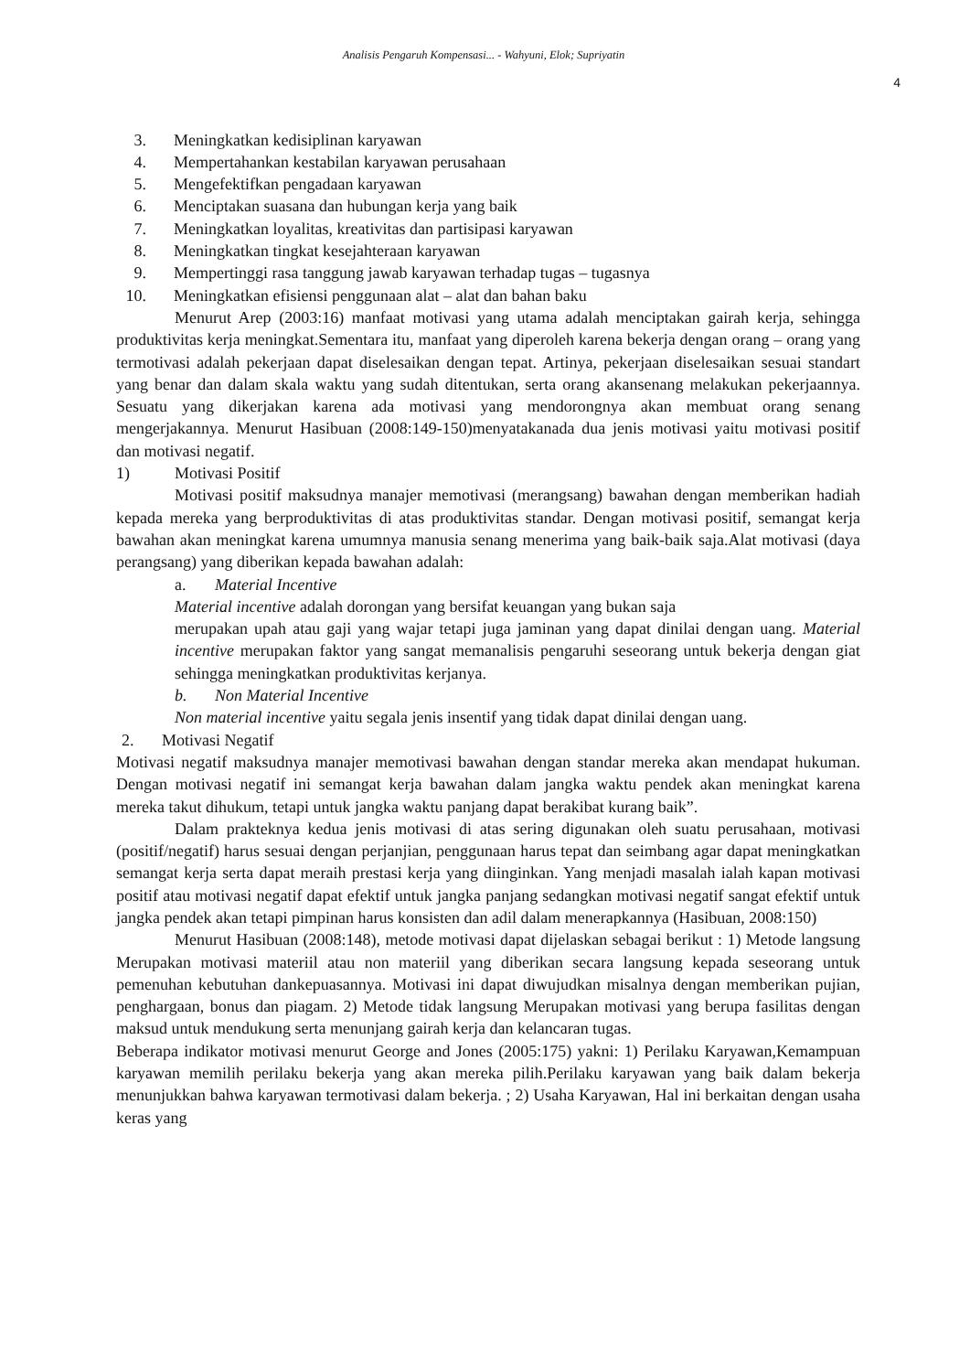Analisis Pengaruh Kompensasi... - Wahyuni, Elok; Supriyatin
4
3. Meningkatkan kedisiplinan karyawan
4. Mempertahankan kestabilan karyawan perusahaan
5. Mengefektifkan pengadaan karyawan
6. Menciptakan suasana dan hubungan kerja yang baik
7. Meningkatkan loyalitas, kreativitas dan partisipasi karyawan
8. Meningkatkan tingkat kesejahteraan karyawan
9. Mempertinggi rasa tanggung jawab karyawan terhadap tugas – tugasnya
10. Meningkatkan efisiensi penggunaan alat – alat dan bahan baku
Menurut Arep (2003:16) manfaat motivasi yang utama adalah menciptakan gairah kerja, sehingga produktivitas kerja meningkat.Sementara itu, manfaat yang diperoleh karena bekerja dengan orang – orang yang termotivasi adalah pekerjaan dapat diselesaikan dengan tepat. Artinya, pekerjaan diselesaikan sesuai standart yang benar dan dalam skala waktu yang sudah ditentukan, serta orang akansenang melakukan pekerjaannya. Sesuatu yang dikerjakan karena ada motivasi yang mendorongnya akan membuat orang senang mengerjakannya. Menurut Hasibuan (2008:149-150)menyatakanada dua jenis motivasi yaitu motivasi positif dan motivasi negatif.
1) Motivasi Positif
Motivasi positif maksudnya manajer memotivasi (merangsang) bawahan dengan memberikan hadiah kepada mereka yang berproduktivitas di atas produktivitas standar. Dengan motivasi positif, semangat kerja bawahan akan meningkat karena umumnya manusia senang menerima yang baik-baik saja.Alat motivasi (daya perangsang) yang diberikan kepada bawahan adalah:
a. Material Incentive
Material incentive adalah dorongan yang bersifat keuangan yang bukan saja
merupakan upah atau gaji yang wajar tetapi juga jaminan yang dapat dinilai dengan uang. Material incentive merupakan faktor yang sangat memanalisis pengaruhi seseorang untuk bekerja dengan giat sehingga meningkatkan produktivitas kerjanya.
b. Non Material Incentive
Non material incentive yaitu segala jenis insentif yang tidak dapat dinilai dengan uang.
2. Motivasi Negatif
Motivasi negatif maksudnya manajer memotivasi bawahan dengan standar mereka akan mendapat hukuman. Dengan motivasi negatif ini semangat kerja bawahan dalam jangka waktu pendek akan meningkat karena mereka takut dihukum, tetapi untuk jangka waktu panjang dapat berakibat kurang baik”.
Dalam prakteknya kedua jenis motivasi di atas sering digunakan oleh suatu perusahaan, motivasi (positif/negatif) harus sesuai dengan perjanjian, penggunaan harus tepat dan seimbang agar dapat meningkatkan semangat kerja serta dapat meraih prestasi kerja yang diinginkan. Yang menjadi masalah ialah kapan motivasi positif atau motivasi negatif dapat efektif untuk jangka panjang sedangkan motivasi negatif sangat efektif untuk jangka pendek akan tetapi pimpinan harus konsisten dan adil dalam menerapkannya (Hasibuan, 2008:150)
Menurut Hasibuan (2008:148), metode motivasi dapat dijelaskan sebagai berikut : 1) Metode langsung Merupakan motivasi materiil atau non materiil yang diberikan secara langsung kepada seseorang untuk pemenuhan kebutuhan dankepuasannya. Motivasi ini dapat diwujudkan misalnya dengan memberikan pujian, penghargaan, bonus dan piagam. 2) Metode tidak langsung Merupakan motivasi yang berupa fasilitas dengan maksud untuk mendukung serta menunjang gairah kerja dan kelancaran tugas.
Beberapa indikator motivasi menurut George and Jones (2005:175) yakni: 1) Perilaku Karyawan,Kemampuan karyawan memilih perilaku bekerja yang akan mereka pilih.Perilaku karyawan yang baik dalam bekerja menunjukkan bahwa karyawan termotivasi dalam bekerja. ; 2) Usaha Karyawan, Hal ini berkaitan dengan usaha keras yang